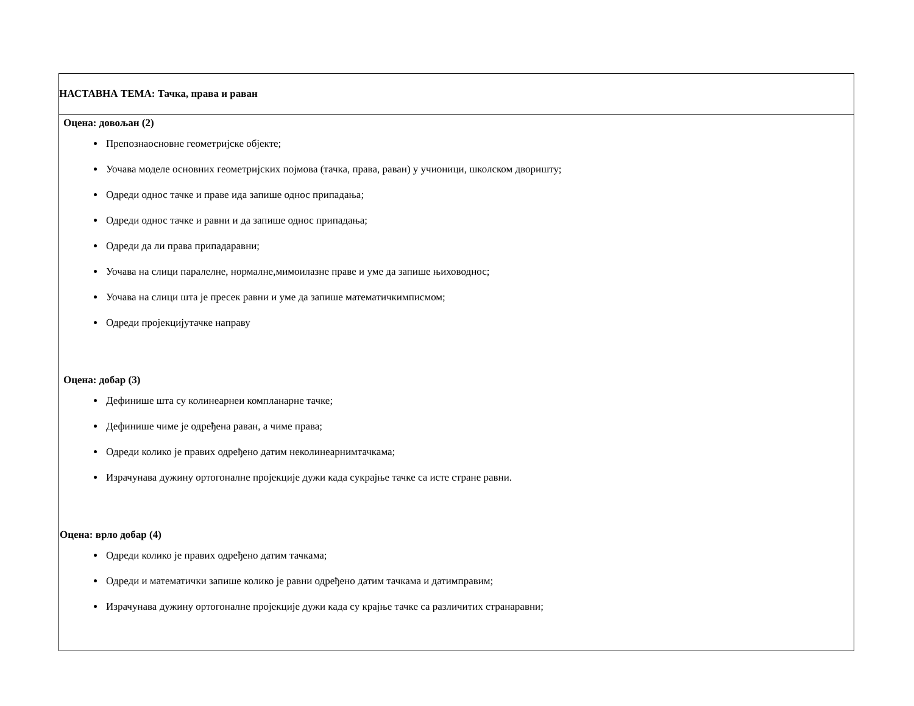| НАСТАВНА ТЕМА: Тачка, права и раван |
| Оцена: довољан (2) Препознаосновне геометријске објекте; Уочава моделе основних геометријских појмова (тачка, права, раван) у учионици, школском дворишту; Одреди однос тачке и праве ида запише однос припадања; Одреди однос тачке и равни и да запише однос припадања; Одреди да ли права припадаравни; Уочава на слици паралелне, нормалне,мимоилазне праве и уме да запише њиховоднос; Уочава на слици шта је пресек равни и уме да запише математичкимписмом; Одреди пројекцијутачке направу Оцена: добар (3) Дефинише шта су колинеарнеи компланарне тачке; Дефинише чиме је одређена раван, а чиме права; Одреди колико је правих одређено датим неколинеарнимтачкама; Израчунава дужину ортогоналне пројекције дужи када сукрајње тачке са исте стране равни. Оцена: врло добар (4) Одреди колико је правих одређено датим тачкама; Одреди и математички запише колико је равни одређено датим тачкама и датимправим; Израчунава дужину ортогоналне пројекције дужи када су крајње тачке са различитих странаравни; |